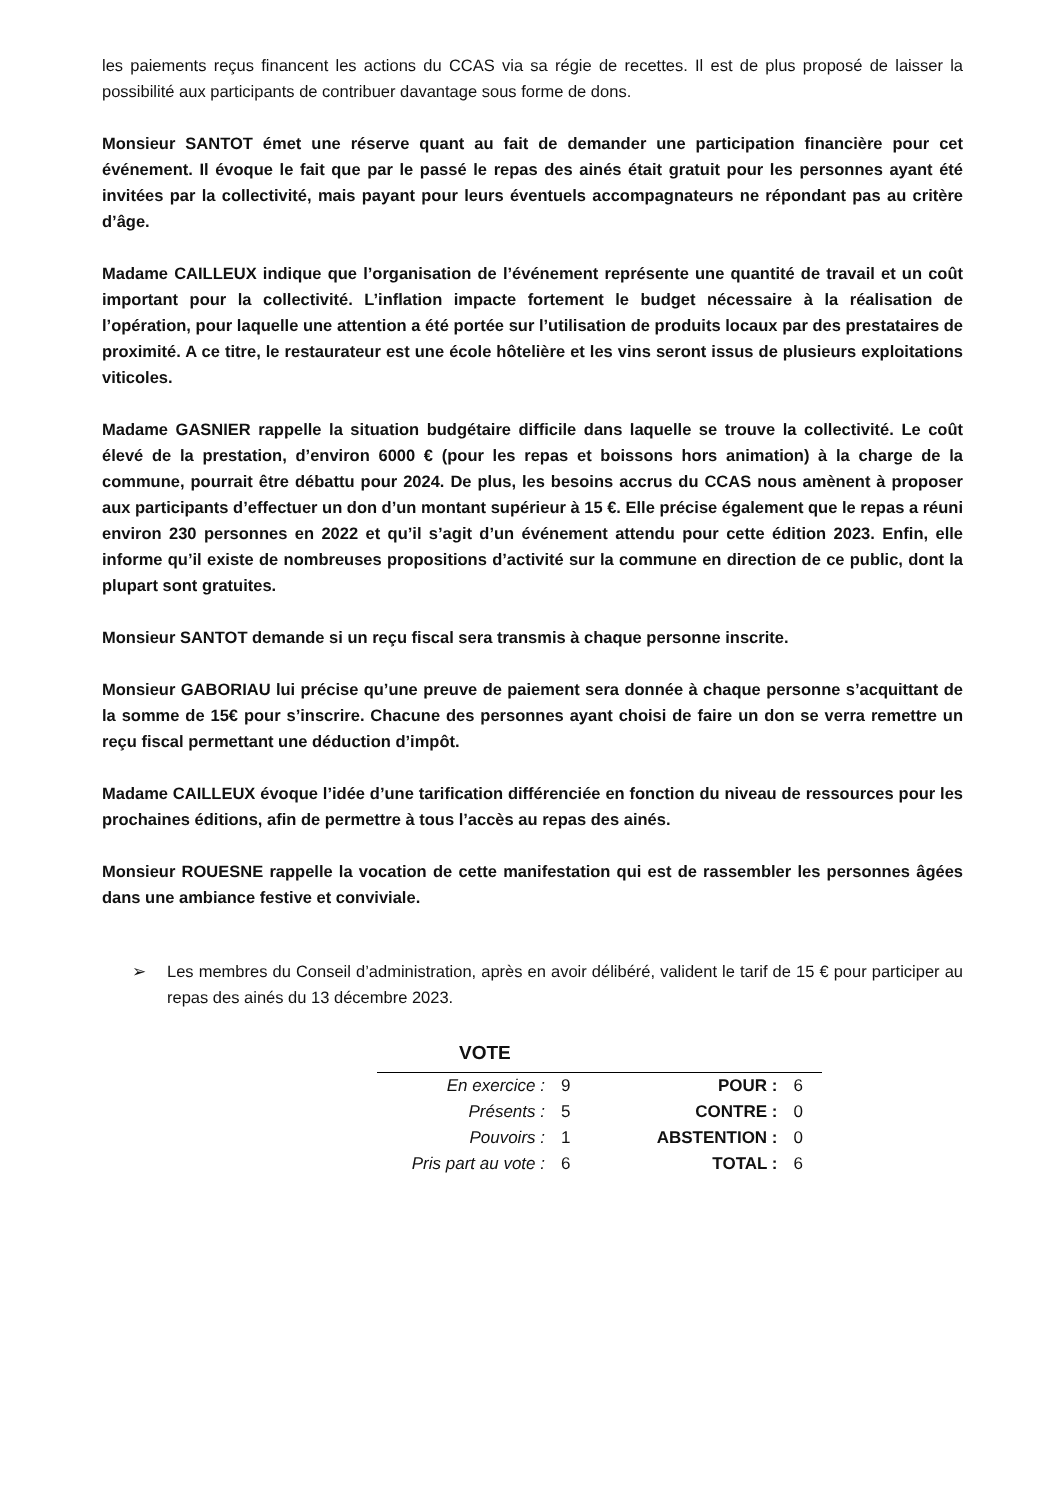les paiements reçus financent les actions du CCAS via sa régie de recettes. Il est de plus proposé de laisser la possibilité aux participants de contribuer davantage sous forme de dons.
Monsieur SANTOT émet une réserve quant au fait de demander une participation financière pour cet événement. Il évoque le fait que par le passé le repas des ainés était gratuit pour les personnes ayant été invitées par la collectivité, mais payant pour leurs éventuels accompagnateurs ne répondant pas au critère d’âge.
Madame CAILLEUX indique que l’organisation de l’événement représente une quantité de travail et un coût important pour la collectivité. L’inflation impacte fortement le budget nécessaire à la réalisation de l’opération, pour laquelle une attention a été portée sur l’utilisation de produits locaux par des prestataires de proximité. A ce titre, le restaurateur est une école hôtelière et les vins seront issus de plusieurs exploitations viticoles.
Madame GASNIER rappelle la situation budgétaire difficile dans laquelle se trouve la collectivité. Le coût élevé de la prestation, d’environ 6000 € (pour les repas et boissons hors animation) à la charge de la commune, pourrait être débattu pour 2024. De plus, les besoins accrus du CCAS nous amènent à proposer aux participants d’effectuer un don d’un montant supérieur à 15 €. Elle précise également que le repas a réuni environ 230 personnes en 2022 et qu’il s’agit d’un événement attendu pour cette édition 2023. Enfin, elle informe qu’il existe de nombreuses propositions d’activité sur la commune en direction de ce public, dont la plupart sont gratuites.
Monsieur SANTOT demande si un reçu fiscal sera transmis à chaque personne inscrite.
Monsieur GABORIAU lui précise qu’une preuve de paiement sera donnée à chaque personne s’acquittant de la somme de 15€ pour s’inscrire. Chacune des personnes ayant choisi de faire un don se verra remettre un reçu fiscal permettant une déduction d’impôt.
Madame CAILLEUX évoque l’idée d’une tarification différenciée en fonction du niveau de ressources pour les prochaines éditions, afin de permettre à tous l’accès au repas des ainés.
Monsieur ROUESNE rappelle la vocation de cette manifestation qui est de rassembler les personnes âgées dans une ambiance festive et conviviale.
➢ Les membres du Conseil d’administration, après en avoir délibéré, valident le tarif de 15 € pour participer au repas des ainés du 13 décembre 2023.
VOTE
| En exercice : | 9 | POUR : | 6 |
| Présents : | 5 | CONTRE : | 0 |
| Pouvoirs : | 1 | ABSTENTION : | 0 |
| Pris part au vote : | 6 | TOTAL : | 6 |